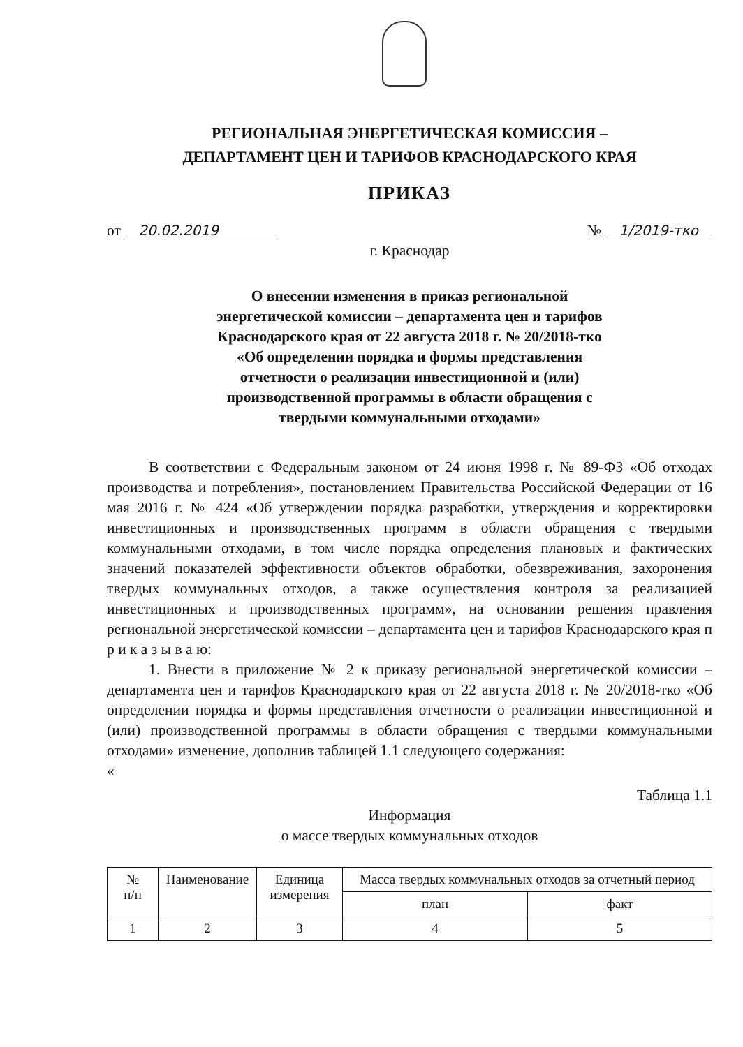РЕГИОНАЛЬНАЯ ЭНЕРГЕТИЧЕСКАЯ КОМИССИЯ –
ДЕПАРТАМЕНТ ЦЕН И ТАРИФОВ КРАСНОДАРСКОГО КРАЯ
ПРИКАЗ
от 20.02.2019 № 1/2019-тко
г. Краснодар
О внесении изменения в приказ региональной
энергетической комиссии – департамента цен и тарифов
Краснодарского края от 22 августа 2018 г. № 20/2018-тко
«Об определении порядка и формы представления
отчетности о реализации инвестиционной и (или)
производственной программы в области обращения с
твердыми коммунальными отходами»
В соответствии с Федеральным законом от 24 июня 1998 г. № 89-ФЗ «Об отходах производства и потребления», постановлением Правительства Российской Федерации от 16 мая 2016 г. № 424 «Об утверждении порядка разработки, утверждения и корректировки инвестиционных и производственных программ в области обращения с твердыми коммунальными отходами, в том числе порядка определения плановых и фактических значений показателей эффективности объектов обработки, обезвреживания, захоронения твердых коммунальных отходов, а также осуществления контроля за реализацией инвестиционных и производственных программ», на основании решения правления региональной энергетической комиссии – департамента цен и тарифов Краснодарского края п р и к а з ы в а ю:
1. Внести в приложение № 2 к приказу региональной энергетической комиссии – департамента цен и тарифов Краснодарского края от 22 августа 2018 г. № 20/2018-тко «Об определении порядка и формы представления отчетности о реализации инвестиционной и (или) производственной программы в области обращения с твердыми коммунальными отходами» изменение, дополнив таблицей 1.1 следующего содержания:
«
Таблица 1.1
Информация
о массе твердых коммунальных отходов
| № п/п | Наименование | Единица измерения | Масса твердых коммунальных отходов за отчетный период | |
| --- | --- | --- | --- | --- |
| | | | план | факт |
| 1 | 2 | 3 | 4 | 5 |